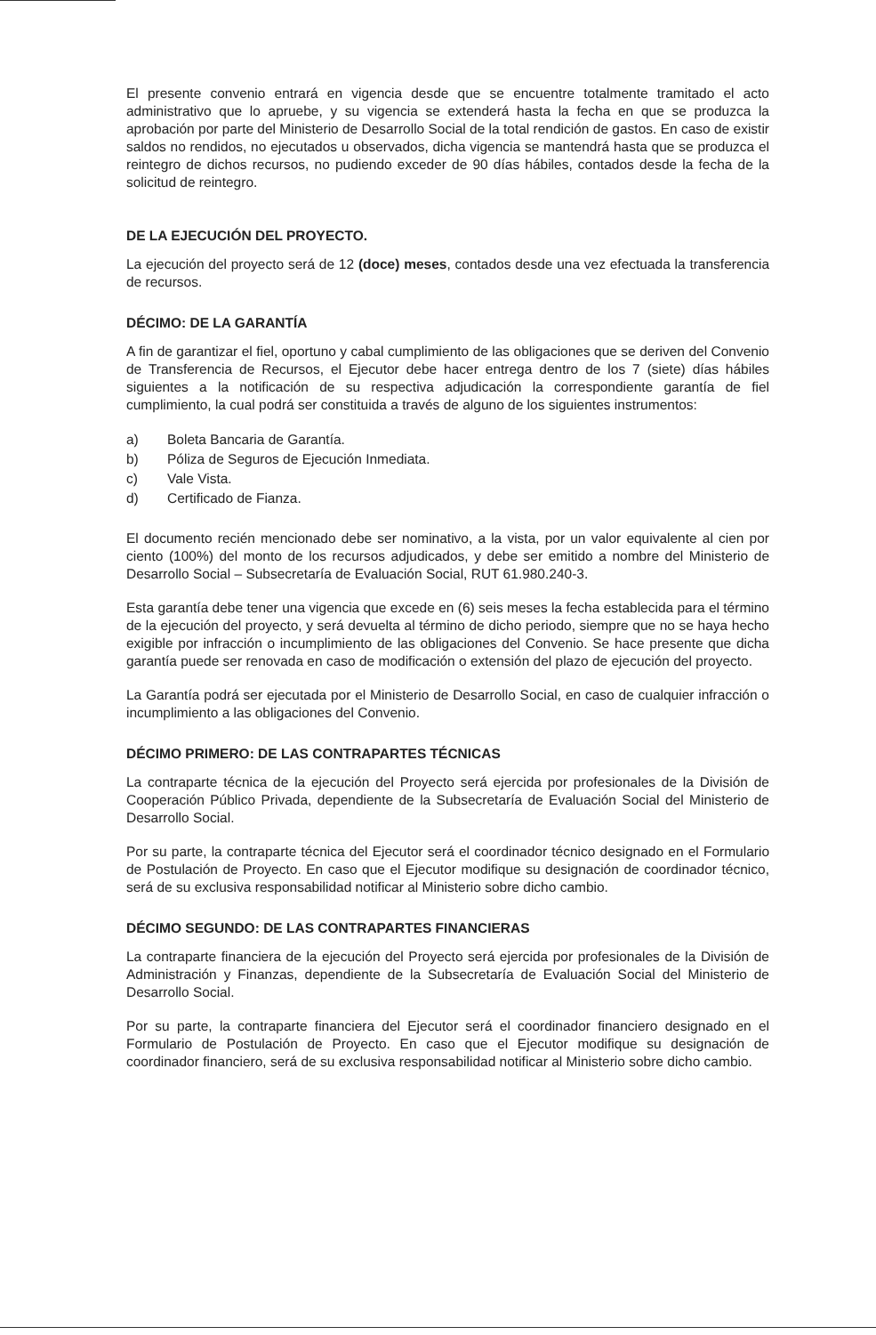El presente convenio entrará en vigencia desde que se encuentre totalmente tramitado el acto administrativo que lo apruebe, y su vigencia se extenderá hasta la fecha en que se produzca la aprobación por parte del Ministerio de Desarrollo Social de la total rendición de gastos. En caso de existir saldos no rendidos, no ejecutados u observados, dicha vigencia se mantendrá hasta que se produzca el reintegro de dichos recursos, no pudiendo exceder de 90 días hábiles, contados desde la fecha de la solicitud de reintegro.
DE LA EJECUCIÓN DEL PROYECTO.
La ejecución del proyecto será de 12 (doce) meses, contados desde una vez efectuada la transferencia de recursos.
DÉCIMO: DE LA GARANTÍA
A fin de garantizar el fiel, oportuno y cabal cumplimiento de las obligaciones que se deriven del Convenio de Transferencia de Recursos, el Ejecutor debe hacer entrega dentro de los 7 (siete) días hábiles siguientes a la notificación de su respectiva adjudicación la correspondiente garantía de fiel cumplimiento, la cual podrá ser constituida a través de alguno de los siguientes instrumentos:
a) Boleta Bancaria de Garantía.
b) Póliza de Seguros de Ejecución Inmediata.
c) Vale Vista.
d) Certificado de Fianza.
El documento recién mencionado debe ser nominativo, a la vista, por un valor equivalente al cien por ciento (100%) del monto de los recursos adjudicados, y debe ser emitido a nombre del Ministerio de Desarrollo Social – Subsecretaría de Evaluación Social, RUT 61.980.240-3.
Esta garantía debe tener una vigencia que excede en (6) seis meses la fecha establecida para el término de la ejecución del proyecto, y será devuelta al término de dicho periodo, siempre que no se haya hecho exigible por infracción o incumplimiento de las obligaciones del Convenio. Se hace presente que dicha garantía puede ser renovada en caso de modificación o extensión del plazo de ejecución del proyecto.
La Garantía podrá ser ejecutada por el Ministerio de Desarrollo Social, en caso de cualquier infracción o incumplimiento a las obligaciones del Convenio.
DÉCIMO PRIMERO: DE LAS CONTRAPARTES TÉCNICAS
La contraparte técnica de la ejecución del Proyecto será ejercida por profesionales de la División de Cooperación Público Privada, dependiente de la Subsecretaría de Evaluación Social del Ministerio de Desarrollo Social.
Por su parte, la contraparte técnica del Ejecutor será el coordinador técnico designado en el Formulario de Postulación de Proyecto. En caso que el Ejecutor modifique su designación de coordinador técnico, será de su exclusiva responsabilidad notificar al Ministerio sobre dicho cambio.
DÉCIMO SEGUNDO: DE LAS CONTRAPARTES FINANCIERAS
La contraparte financiera de la ejecución del Proyecto será ejercida por profesionales de la División de Administración y Finanzas, dependiente de la Subsecretaría de Evaluación Social del Ministerio de Desarrollo Social.
Por su parte, la contraparte financiera del Ejecutor será el coordinador financiero designado en el Formulario de Postulación de Proyecto. En caso que el Ejecutor modifique su designación de coordinador financiero, será de su exclusiva responsabilidad notificar al Ministerio sobre dicho cambio.